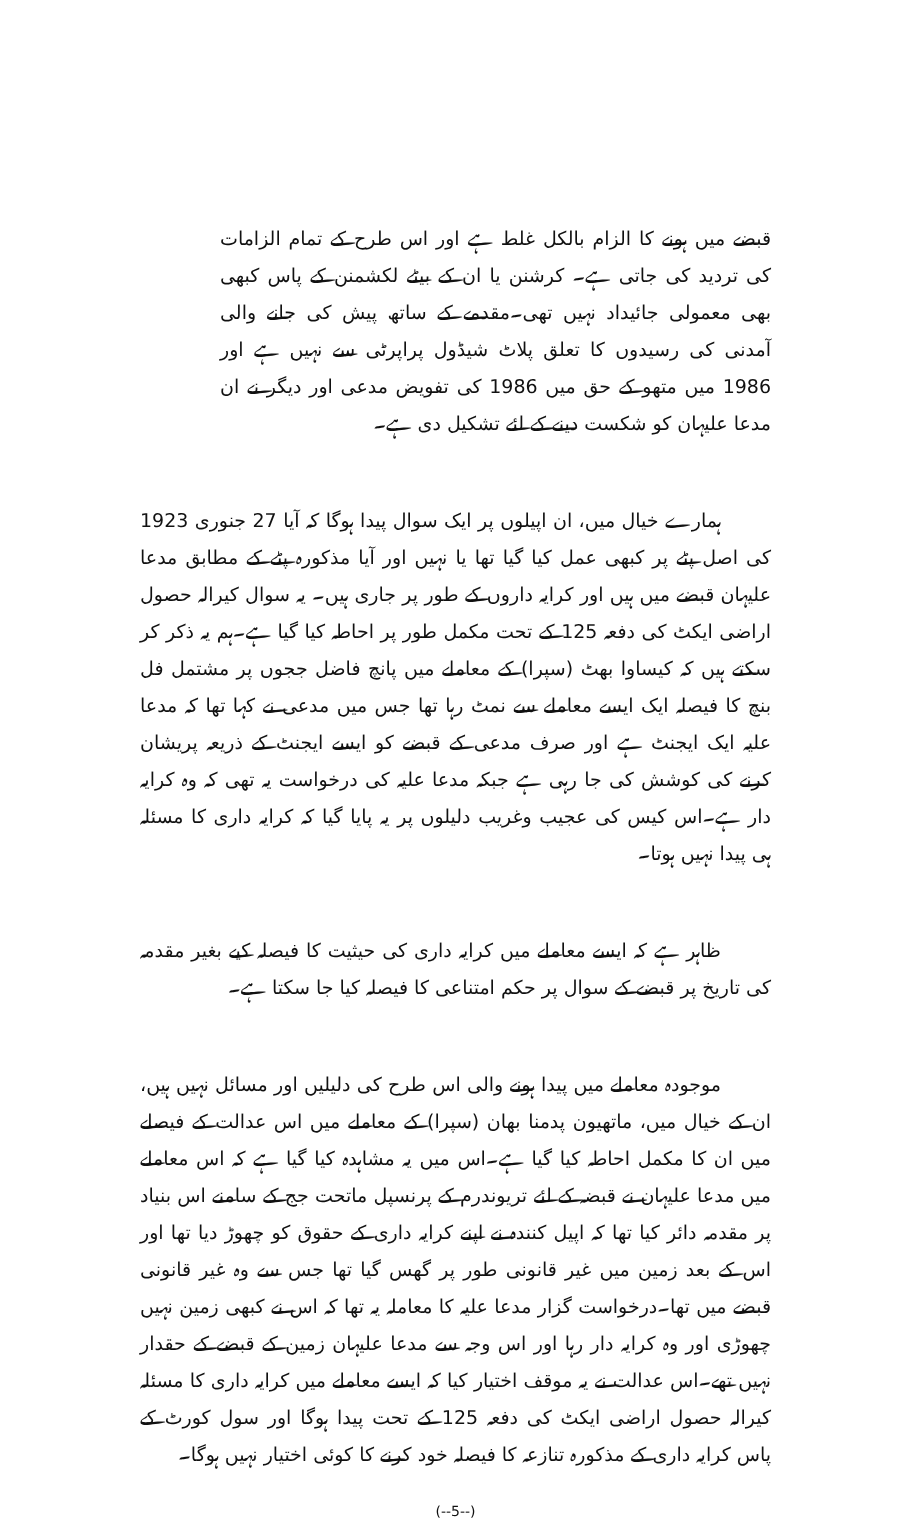قبضے میں ہونے کا الزام بالکل غلط ہے اور اس طرح کے تمام الزامات کی تردید کی جاتی ہے۔ کرشنن یا ان کے بیٹے لکشمنن کے پاس کبھی بھی معمولی جائیداد نہیں تھی۔مقدمے کے ساتھ پیش کی جانے والی آمدنی کی رسیدوں کا تعلق پلاٹ شیڈول پراپرٹی سے نہیں ہے اور 1986 میں متھو کے حق میں 1986 کی تفویض مدعی اور دیگر نے ان مدعا علیہان کو شکست دینے کے لئے تشکیل دی ہے۔
ہمارے خیال میں، ان اپیلوں پر ایک سوال پیدا ہوگا کہ آیا 27 جنوری 1923 کی اصل پٹے پر کبھی عمل کیا گیا تھا یا نہیں اور آیا مذکورہ پٹے کے مطابق مدعا علیہان قبضے میں ہیں اور کرایہ داروں کے طور پر جاری ہیں۔ یہ سوال کیرالہ حصول اراضی ایکٹ کی دفعہ 125 کے تحت مکمل طور پر احاطہ کیا گیا ہے۔ہم یہ ذکر کر سکتے ہیں کہ کیساوا بھٹ (سپرا) کے معاملے میں پانچ فاضل ججوں پر مشتمل فل بنچ کا فیصلہ ایک ایسے معاملے سے نمٹ رہا تھا جس میں مدعی نے کہا تھا کہ مدعا علیہ ایک ایجنٹ ہے اور صرف مدعی کے قبضے کو ایسے ایجنٹ کے ذریعہ پریشان کرنے کی کوشش کی جا رہی ہے جبکہ مدعا علیہ کی درخواست یہ تھی کہ وہ کرایہ دار ہے۔اس کیس کی عجیب وغریب دلیلوں پر یہ پایا گیا کہ کرایہ داری کا مسئلہ ہی پیدا نہیں ہوتا۔
ظاہر ہے کہ ایسے معاملے میں کرایہ داری کی حیثیت کا فیصلہ کیے بغیر مقدمہ کی تاریخ پر قبضے کے سوال پر حکم امتناعی کا فیصلہ کیا جا سکتا ہے۔
موجودہ معاملے میں پیدا ہونے والی اس طرح کی دلیلیں اور مسائل نہیں ہیں، ان کے خیال میں، ماتھیون پدمنا بھان (سپرا) کے معاملے میں اس عدالت کے فیصلے میں ان کا مکمل احاطہ کیا گیا ہے۔اس میں یہ مشاہدہ کیا گیا ہے کہ اس معاملے میں مدعا علیہان نے قبضہ کے لئے تریوندرم کے پرنسپل ماتحت جج کے سامنے اس بنیاد پر مقدمہ دائر کیا تھا کہ اپیل کنندہ نے اپنے کرایہ داری کے حقوق کو چھوڑ دیا تھا اور اس کے بعد زمین میں غیر قانونی طور پر گھس گیا تھا جس سے وہ غیر قانونی قبضے میں تھا۔درخواست گزار مدعا علیہ کا معاملہ یہ تھا کہ اس نے کبھی زمین نہیں چھوڑی اور وہ کرایہ دار رہا اور اس وجہ سے مدعا علیہان زمین کے قبضے کے حقدار نہیں تھے۔اس عدالت نے یہ موقف اختیار کیا کہ ایسے معاملے میں کرایہ داری کا مسئلہ کیرالہ حصول اراضی ایکٹ کی دفعہ 125 کے تحت پیدا ہوگا اور سول کورٹ کے پاس کرایہ داری کے مذکورہ تنازعہ کا فیصلہ خود کرنے کا کوئی اختیار نہیں ہوگا۔
(--5--)